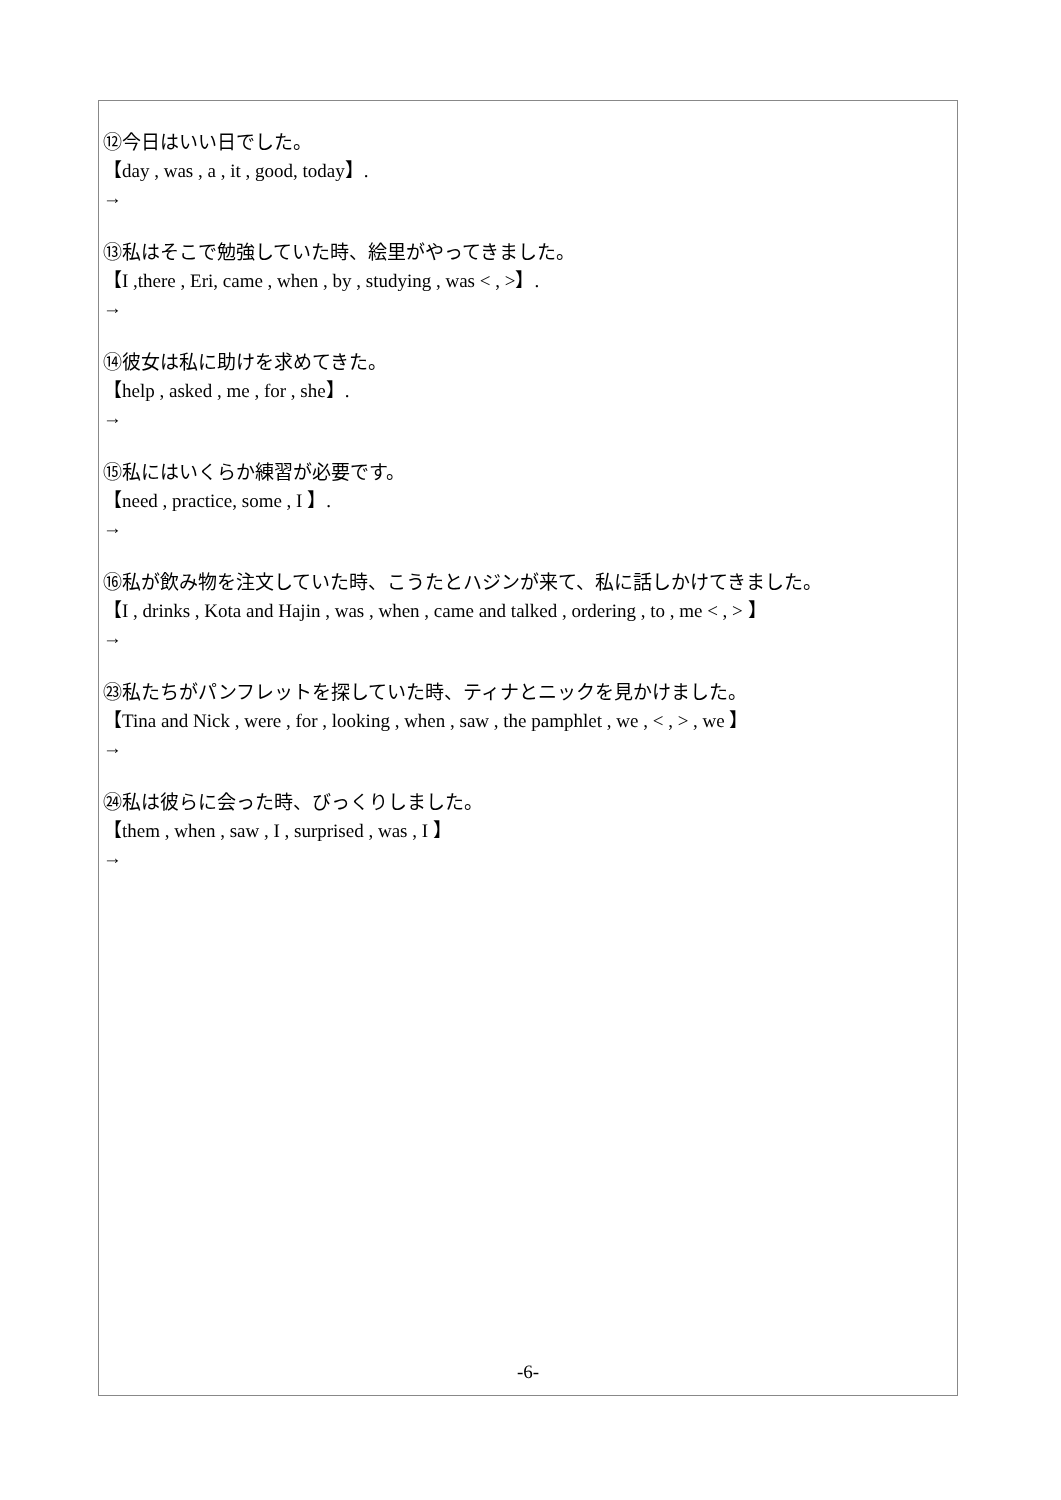⑫今日はいい日でした。
【day , was , a , it , good, today】.
→
⑬私はそこで勉強していた時、絵里がやってきました。
【I ,there , Eri, came , when , by , studying , was < , >】.
→
⑭彼女は私に助けを求めてきた。
【help , asked , me , for , she】.
→
⑮私にはいくらか練習が必要です。
【need , practice, some , I 】.
→
⑯私が飲み物を注文していた時、こうたとハジンが来て、私に話しかけてきました。
【I , drinks , Kota and Hajin , was , when , came and talked , ordering , to , me < , > 】
→
㉓私たちがパンフレットを探していた時、ティナとニックを見かけました。
【Tina and Nick , were , for , looking , when , saw , the pamphlet , we , < , > , we 】
→
㉔私は彼らに会った時、びっくりしました。
【them , when , saw , I , surprised , was , I 】
→
-6-